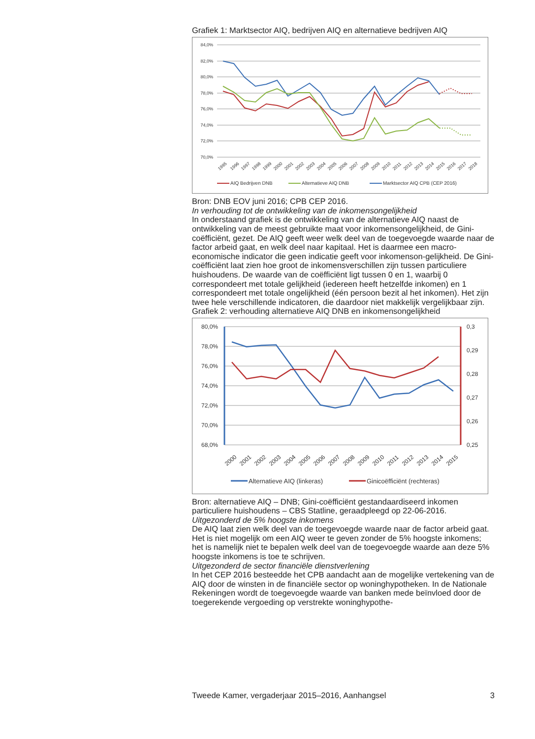Grafiek 1: Marktsector AIQ, bedrijven AIQ en alternatieve bedrijven AIQ
84,0%
82,0%
80,0%
78,0%
76,0%
74,0%
72,0%
70,0%
1995
1996
1997
1998
1999
2000
2001
2002
2003
2004
2005
2006
2007
2008
2009
2010
2011
2012
2013
2014
2015
2016
2017
2018
AIQ Bedrijven DNB
Alternatieve AIQ DNB
Marktsector AIQ CPB (CEP 2016)
Bron: DNB EOV juni 2016; CPB CEP 2016.
In verhouding tot de ontwikkeling van de inkomensongelijkheid
In onderstaand grafiek is de ontwikkeling van de alternatieve AIQ naast de ontwikkeling van de meest gebruikte maat voor inkomensongelijkheid, de Gini-coëfficiënt, gezet. De AIQ geeft weer welk deel van de toegevoegde waarde naar de factor arbeid gaat, en welk deel naar kapitaal. Het is daarmee een macro-economische indicator die geen indicatie geeft voor inkomenson-gelijkheid. De Gini-coëfficiënt laat zien hoe groot de inkomensverschillen zijn tussen particuliere huishoudens. De waarde van de coëfficiënt ligt tussen 0 en 1, waarbij 0 correspondeert met totale gelijkheid (iedereen heeft hetzelfde inkomen) en 1 correspondeert met totale ongelijkheid (één persoon bezit al het inkomen). Het zijn twee hele verschillende indicatoren, die daardoor niet makkelijk vergelijkbaar zijn.
Grafiek 2: verhouding alternatieve AIQ DNB en inkomensongelijkheid
80,0%
78,0%
76,0%
74,0%
72,0%
70,0%
68,0%
0,3
0,29
0,28
0,27
0,26
0,25
2000
2001
2002
2003
2004
2005
2006
2007
2008
2009
2010
2011
2012
2013
2014
2015
Alternatieve AIQ (linkeras)
Ginicoëfficiënt (rechteras)
Bron: alternatieve AIQ – DNB; Gini-coëfficiënt gestandaardiseerd inkomen particuliere huishoudens – CBS Statline, geraadpleegd op 22-06-2016.
Uitgezonderd de 5% hoogste inkomens
De AIQ laat zien welk deel van de toegevoegde waarde naar de factor arbeid gaat. Het is niet mogelijk om een AIQ weer te geven zonder de 5% hoogste inkomens; het is namelijk niet te bepalen welk deel van de toegevoegde waarde aan deze 5% hoogste inkomens is toe te schrijven.
Uitgezonderd de sector financiële dienstverlening
In het CEP 2016 besteedde het CPB aandacht aan de mogelijke vertekening van de AIQ door de winsten in de financiële sector op woninghypotheken. In de Nationale Rekeningen wordt de toegevoegde waarde van banken mede beïnvloed door de toegerekende vergoeding op verstrekte woninghypothe-
Tweede Kamer, vergaderjaar 2015–2016, Aanhangsel 3